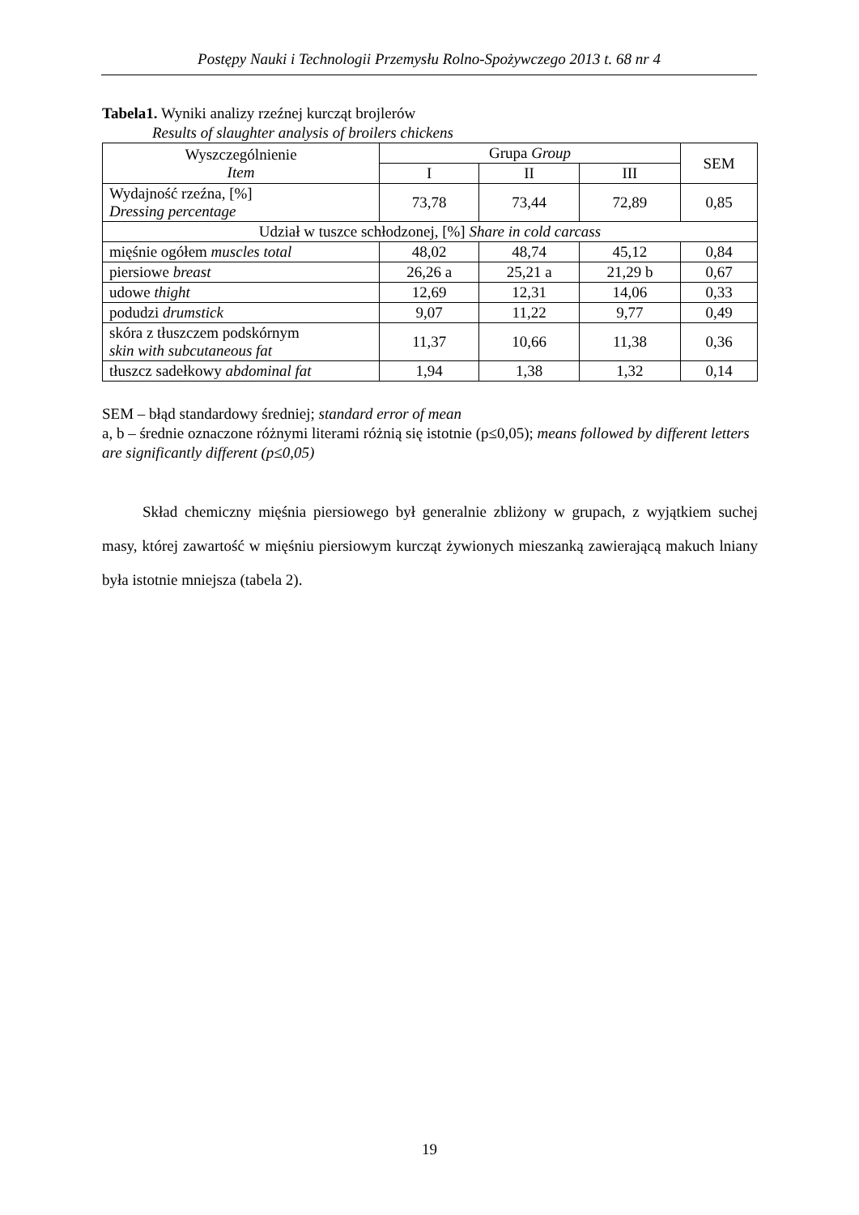Postępy Nauki i Technologii Przemysłu Rolno-Spożywczego 2013 t. 68 nr 4
Tabela1. Wyniki analizy rzeźnej kurcząt brojlerów
Results of slaughter analysis of broilers chickens
| Wyszczególnienie Item | Grupa Group | | | SEM |
| --- | --- | --- | --- | --- |
| | I | II | III | |
| Wydajność rzeźna, [%] Dressing percentage | 73,78 | 73,44 | 72,89 | 0,85 |
| Udział w tuszce schłodzonej, [%] Share in cold carcass | | | | |
| mięśnie ogółem muscles total | 48,02 | 48,74 | 45,12 | 0,84 |
| piersiowe breast | 26,26 a | 25,21 a | 21,29 b | 0,67 |
| udowe thight | 12,69 | 12,31 | 14,06 | 0,33 |
| podudzi drumstick | 9,07 | 11,22 | 9,77 | 0,49 |
| skóra z tłuszczem podskórnym skin with subcutaneous fat | 11,37 | 10,66 | 11,38 | 0,36 |
| tłuszcz sadełkowy abdominal fat | 1,94 | 1,38 | 1,32 | 0,14 |
SEM – błąd standardowy średniej; standard error of mean
a, b – średnie oznaczone różnymi literami różnią się istotnie (p≤0,05); means followed by different letters are significantly different (p≤0,05)
Skład chemiczny mięśnia piersiowego był generalnie zbliżony w grupach, z wyjątkiem suchej masy, której zawartość w mięśniu piersiowym kurcząt żywionych mieszanką zawierającą makuch lniany była istotnie mniejsza (tabela 2).
19